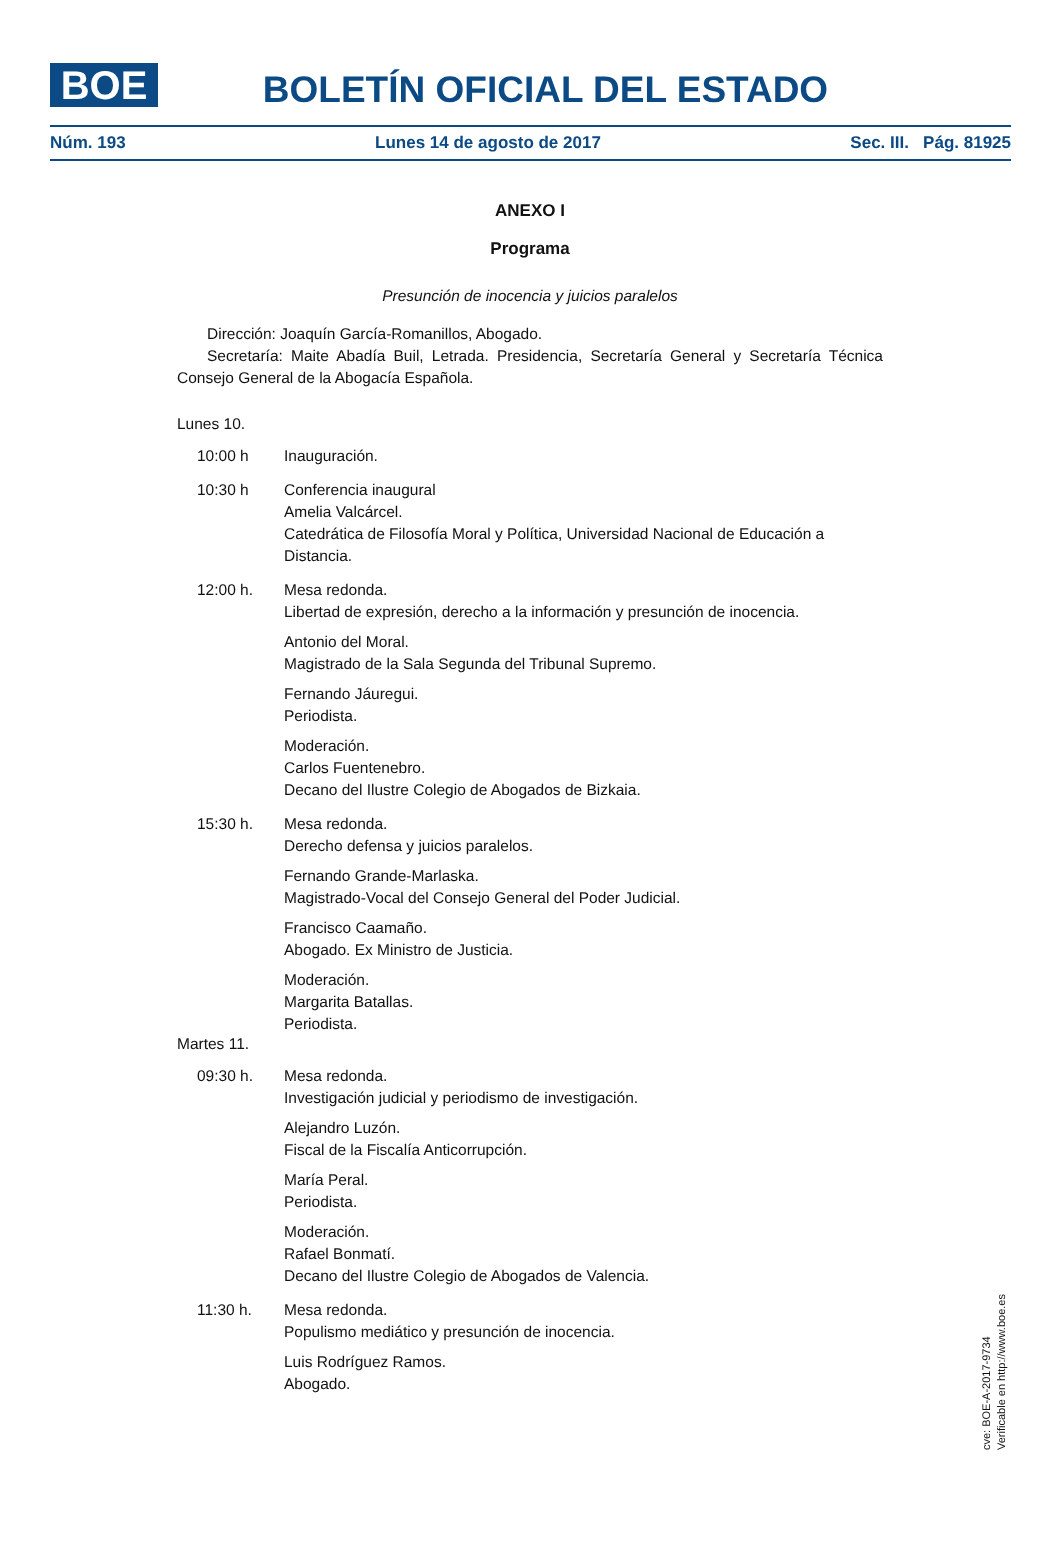BOE
BOLETÍN OFICIAL DEL ESTADO
Núm. 193 Lunes 14 de agosto de 2017 Sec. III. Pág. 81925
ANEXO I
Programa
Presunción de inocencia y juicios paralelos
Dirección: Joaquín García-Romanillos, Abogado.
Secretaría: Maite Abadía Buil, Letrada. Presidencia, Secretaría General y Secretaría Técnica Consejo General de la Abogacía Española.
Lunes 10.
10:00 h Inauguración.
10:30 h Conferencia inaugural
Amelia Valcárcel.
Catedrática de Filosofía Moral y Política, Universidad Nacional de Educación a Distancia.
12:00 h. Mesa redonda.
Libertad de expresión, derecho a la información y presunción de inocencia.
Antonio del Moral.
Magistrado de la Sala Segunda del Tribunal Supremo.
Fernando Jáuregui.
Periodista.
Moderación.
Carlos Fuentenebro.
Decano del Ilustre Colegio de Abogados de Bizkaia.
15:30 h. Mesa redonda.
Derecho defensa y juicios paralelos.
Fernando Grande-Marlaska.
Magistrado-Vocal del Consejo General del Poder Judicial.
Francisco Caamaño.
Abogado. Ex Ministro de Justicia.
Moderación.
Margarita Batallas.
Periodista.
Martes 11.
09:30 h. Mesa redonda.
Investigación judicial y periodismo de investigación.
Alejandro Luzón.
Fiscal de la Fiscalía Anticorrupción.
María Peral.
Periodista.
Moderación.
Rafael Bonmatí.
Decano del Ilustre Colegio de Abogados de Valencia.
11:30 h. Mesa redonda.
Populismo mediático y presunción de inocencia.
Luis Rodríguez Ramos.
Abogado.
cve: BOE-A-2017-9734
Verificable en http://www.boe.es